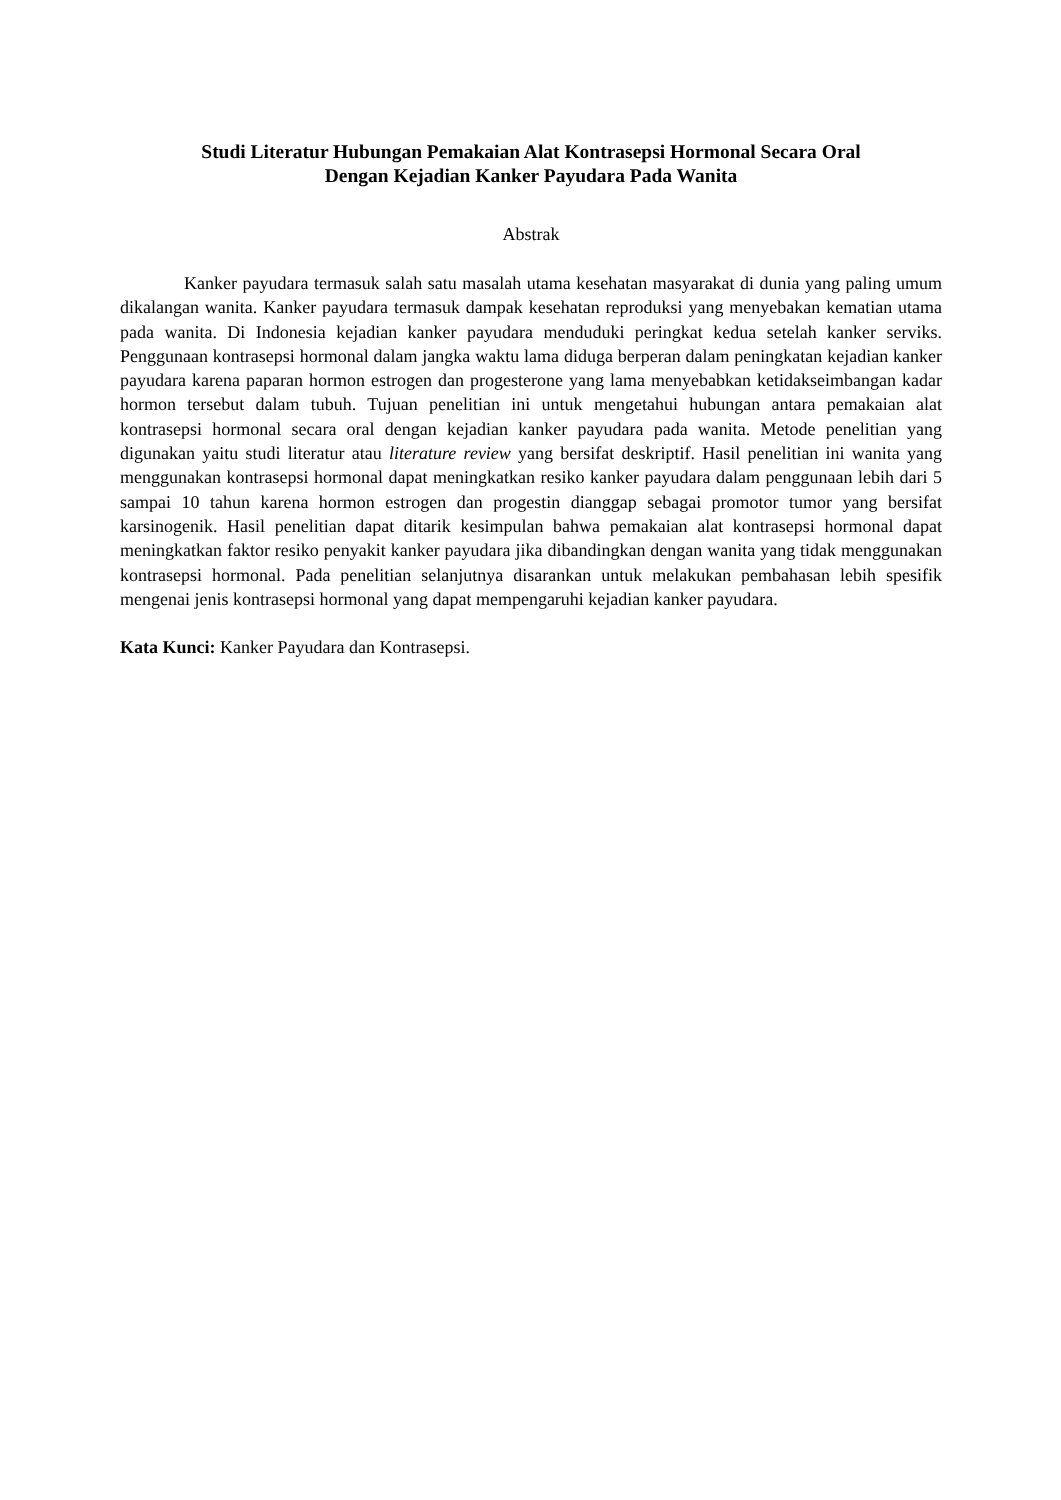Studi Literatur Hubungan Pemakaian Alat Kontrasepsi Hormonal Secara Oral Dengan Kejadian Kanker Payudara Pada Wanita
Abstrak
Kanker payudara termasuk salah satu masalah utama kesehatan masyarakat di dunia yang paling umum dikalangan wanita. Kanker payudara termasuk dampak kesehatan reproduksi yang menyebakan kematian utama pada wanita. Di Indonesia kejadian kanker payudara menduduki peringkat kedua setelah kanker serviks. Penggunaan kontrasepsi hormonal dalam jangka waktu lama diduga berperan dalam peningkatan kejadian kanker payudara karena paparan hormon estrogen dan progesterone yang lama menyebabkan ketidakseimbangan kadar hormon tersebut dalam tubuh. Tujuan penelitian ini untuk mengetahui hubungan antara pemakaian alat kontrasepsi hormonal secara oral dengan kejadian kanker payudara pada wanita. Metode penelitian yang digunakan yaitu studi literatur atau literature review yang bersifat deskriptif. Hasil penelitian ini wanita yang menggunakan kontrasepsi hormonal dapat meningkatkan resiko kanker payudara dalam penggunaan lebih dari 5 sampai 10 tahun karena hormon estrogen dan progestin dianggap sebagai promotor tumor yang bersifat karsinogenik. Hasil penelitian dapat ditarik kesimpulan bahwa pemakaian alat kontrasepsi hormonal dapat meningkatkan faktor resiko penyakit kanker payudara jika dibandingkan dengan wanita yang tidak menggunakan kontrasepsi hormonal. Pada penelitian selanjutnya disarankan untuk melakukan pembahasan lebih spesifik mengenai jenis kontrasepsi hormonal yang dapat mempengaruhi kejadian kanker payudara.
Kata Kunci: Kanker Payudara dan Kontrasepsi.